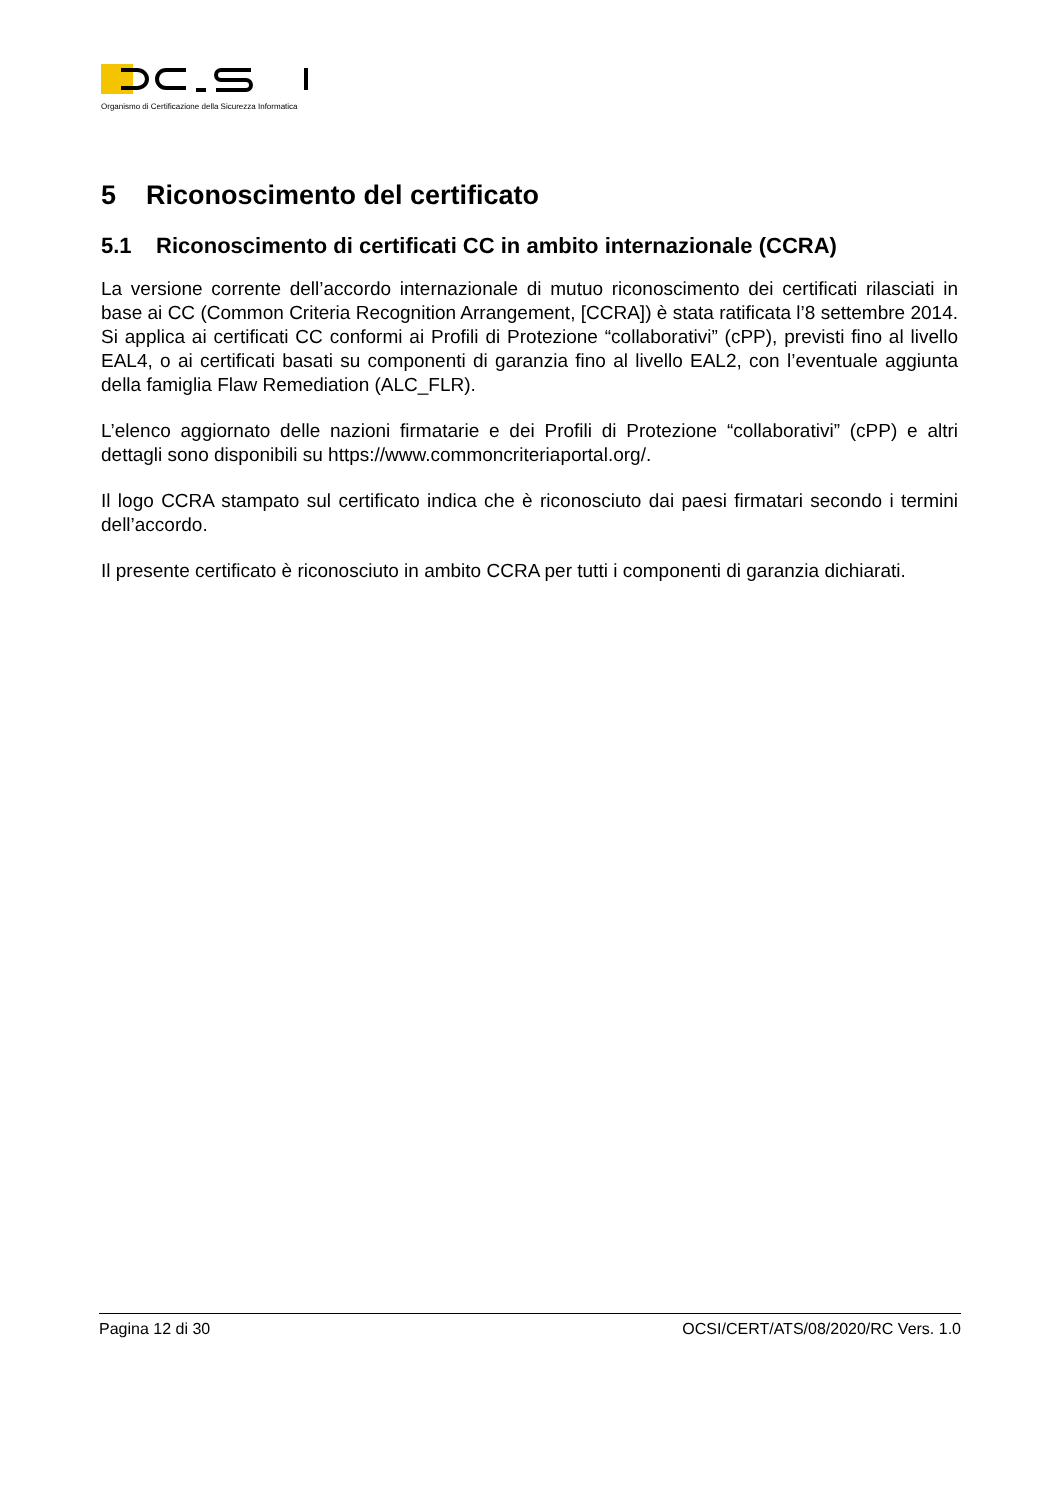Organismo di Certificazione della Sicurezza Informatica
5 Riconoscimento del certificato
5.1 Riconoscimento di certificati CC in ambito internazionale (CCRA)
La versione corrente dell’accordo internazionale di mutuo riconoscimento dei certificati rilasciati in base ai CC (Common Criteria Recognition Arrangement, [CCRA]) è stata ratificata l’8 settembre 2014. Si applica ai certificati CC conformi ai Profili di Protezione “collaborativi” (cPP), previsti fino al livello EAL4, o ai certificati basati su componenti di garanzia fino al livello EAL2, con l’eventuale aggiunta della famiglia Flaw Remediation (ALC_FLR).
L’elenco aggiornato delle nazioni firmatarie e dei Profili di Protezione “collaborativi” (cPP) e altri dettagli sono disponibili su https://www.commoncriteriaportal.org/.
Il logo CCRA stampato sul certificato indica che è riconosciuto dai paesi firmatari secondo i termini dell’accordo.
Il presente certificato è riconosciuto in ambito CCRA per tutti i componenti di garanzia dichiarati.
Pagina 12 di 30 OCSI/CERT/ATS/08/2020/RC Vers. 1.0